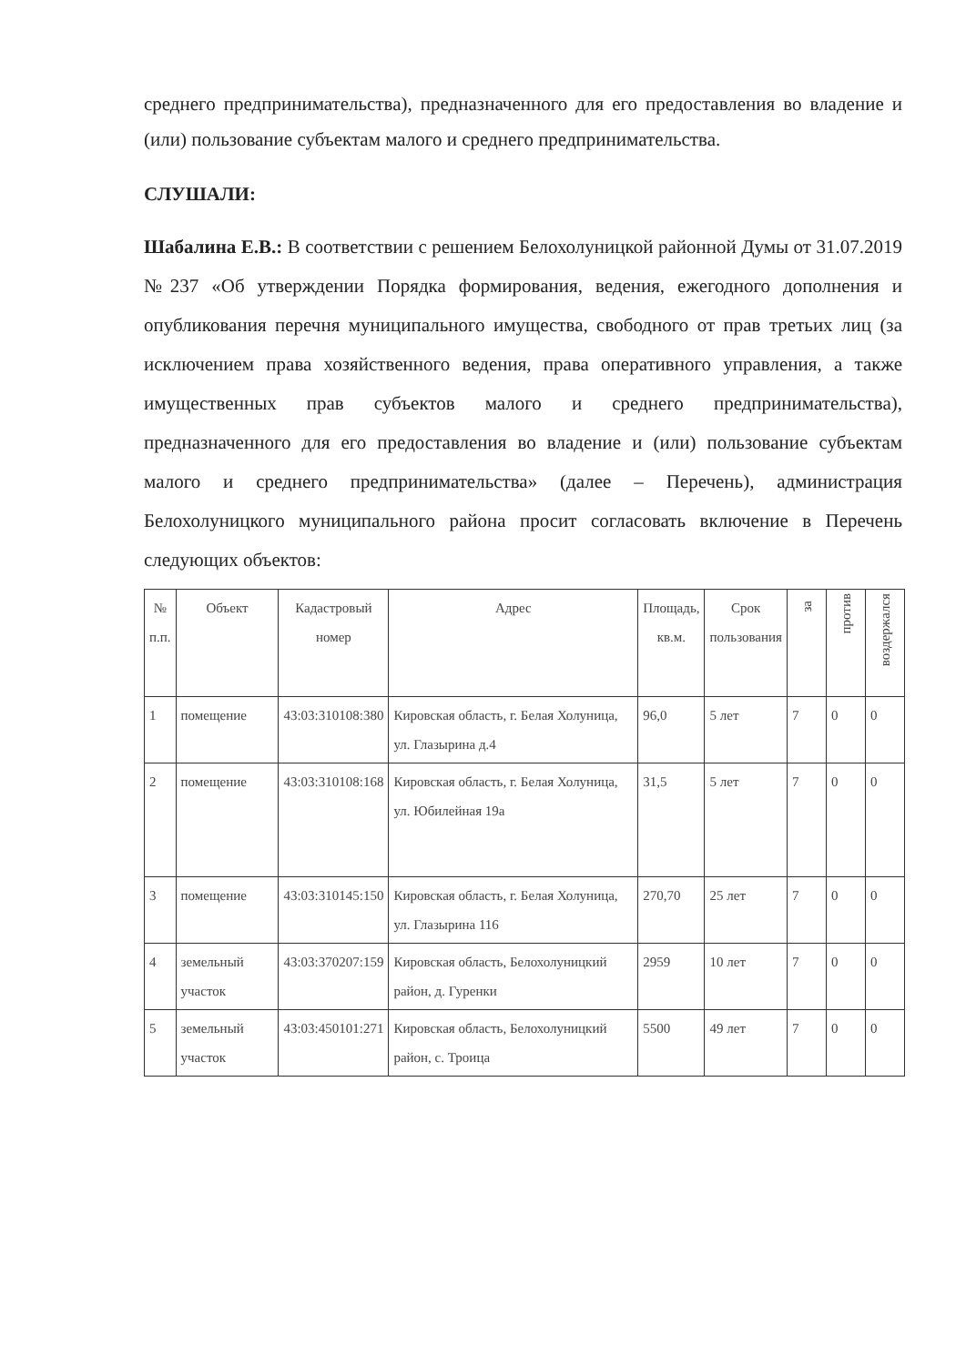среднего предпринимательства), предназначенного для его предоставления во владение и (или) пользование субъектам малого и среднего предпринимательства.
СЛУШАЛИ:
Шабалина Е.В.: В соответствии с решением Белохолуницкой районной Думы от 31.07.2019 №237 «Об утверждении Порядка формирования, ведения, ежегодного дополнения и опубликования перечня муниципального имущества, свободного от прав третьих лиц (за исключением права хозяйственного ведения, права оперативного управления, а также имущественных прав субъектов малого и среднего предпринимательства), предназначенного для его предоставления во владение и (или) пользование субъектам малого и среднего предпринимательства» (далее – Перечень), администрация Белохолуницкого муниципального района просит согласовать включение в Перечень следующих объектов:
| № п.п. | Объект | Кадастровый номер | Адрес | Площадь, кв.м. | Срок пользования | за | против | воздержался |
| --- | --- | --- | --- | --- | --- | --- | --- | --- |
| 1 | помещение | 43:03:310108:380 | Кировская область, г. Белая Холуница, ул. Глазырина д.4 | 96,0 | 5 лет | 7 | 0 | 0 |
| 2 | помещение | 43:03:310108:168 | Кировская область, г. Белая Холуница, ул. Юбилейная 19а | 31,5 | 5 лет | 7 | 0 | 0 |
| 3 | помещение | 43:03:310145:150 | Кировская область, г. Белая Холуница, ул. Глазырина 116 | 270,70 | 25 лет | 7 | 0 | 0 |
| 4 | земельный участок | 43:03:370207:159 | Кировская область, Белохолуницкий район, д. Гуренки | 2959 | 10 лет | 7 | 0 | 0 |
| 5 | земельный участок | 43:03:450101:271 | Кировская область, Белохолуницкий район, с. Троица | 5500 | 49 лет | 7 | 0 | 0 |